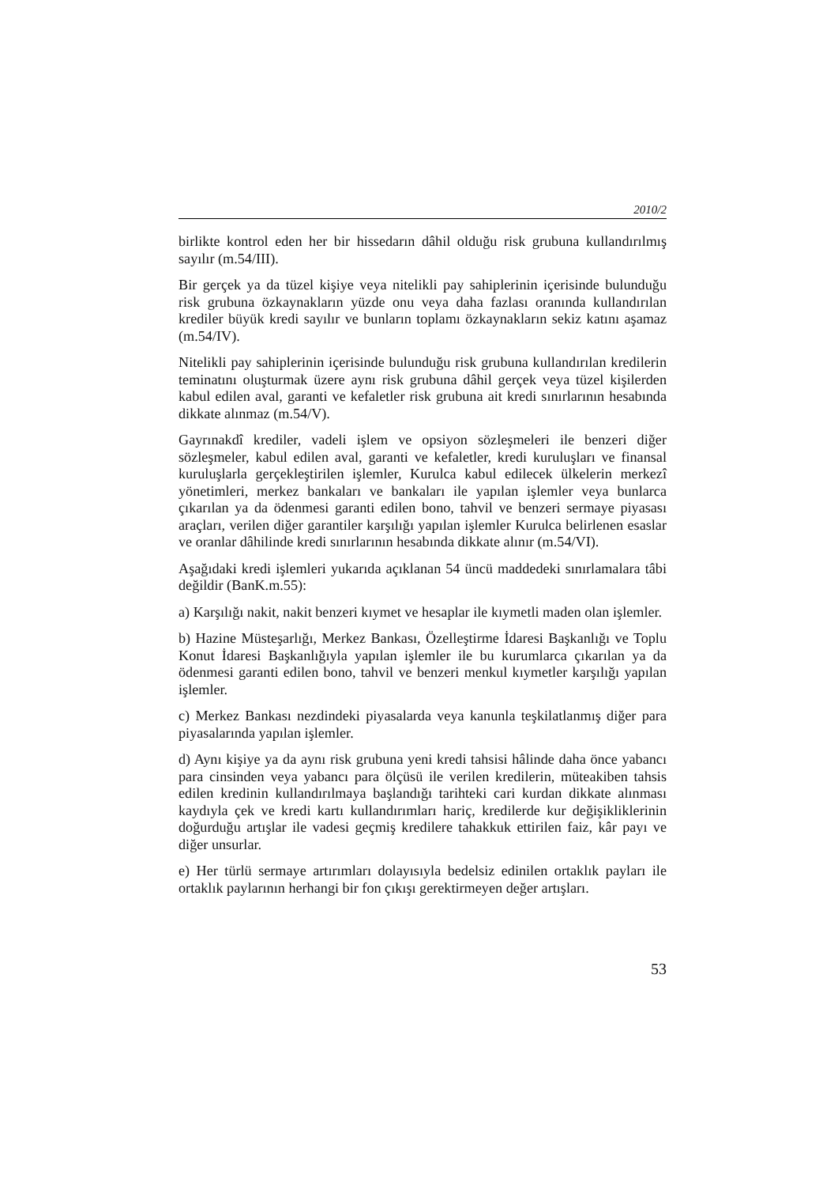2010/2
birlikte kontrol eden her bir hissedarın dâhil olduğu risk grubuna kullandırılmış sayılır (m.54/III).
Bir gerçek ya da tüzel kişiye veya nitelikli pay sahiplerinin içerisinde bulunduğu risk grubuna özkaynakların yüzde onu veya daha fazlası oranında kullandırılan krediler büyük kredi sayılır ve bunların toplamı özkaynakların sekiz katını aşamaz (m.54/IV).
Nitelikli pay sahiplerinin içerisinde bulunduğu risk grubuna kullandırılan kredilerin teminatını oluşturmak üzere aynı risk grubuna dâhil gerçek veya tüzel kişilerden kabul edilen aval, garanti ve kefaletler risk grubuna ait kredi sınırlarının hesabında dikkate alınmaz (m.54/V).
Gayrınakdî krediler, vadeli işlem ve opsiyon sözleşmeleri ile benzeri diğer sözleşmeler, kabul edilen aval, garanti ve kefaletler, kredi kuruluşları ve finansal kuruluşlarla gerçekleştirilen işlemler, Kurulca kabul edilecek ülkelerin merkezî yönetimleri, merkez bankaları ve bankaları ile yapılan işlemler veya bunlarca çıkarılan ya da ödenmesi garanti edilen bono, tahvil ve benzeri sermaye piyasası araçları, verilen diğer garantiler karşılığı yapılan işlemler Kurulca belirlenen esaslar ve oranlar dâhilinde kredi sınırlarının hesabında dikkate alınır (m.54/VI).
Aşağıdaki kredi işlemleri yukarıda açıklanan 54 üncü maddedeki sınırlamalara tâbi değildir (BanK.m.55):
a) Karşılığı nakit, nakit benzeri kıymet ve hesaplar ile kıymetli maden olan işlemler.
b) Hazine Müsteşarlığı, Merkez Bankası, Özelleştirme İdaresi Başkanlığı ve Toplu Konut İdaresi Başkanlığıyla yapılan işlemler ile bu kurumlarca çıkarılan ya da ödenmesi garanti edilen bono, tahvil ve benzeri menkul kıymetler karşılığı yapılan işlemler.
c) Merkez Bankası nezdindeki piyasalarda veya kanunla teşkilatlanmış diğer para piyasalarında yapılan işlemler.
d) Aynı kişiye ya da aynı risk grubuna yeni kredi tahsisi hâlinde daha önce yabancı para cinsinden veya yabancı para ölçüsü ile verilen kredilerin, müteakiben tahsis edilen kredinin kullandırılmaya başlandığı tarihteki cari kurdan dikkate alınması kaydıyla çek ve kredi kartı kullandırımları hariç, kredilerde kur değişikliklerinin doğurduğu artışlar ile vadesi geçmiş kredilere tahakkuk ettirilen faiz, kâr payı ve diğer unsurlar.
e) Her türlü sermaye artırımları dolayısıyla bedelsiz edinilen ortaklık payları ile ortaklık paylarının herhangi bir fon çıkışı gerektirmeyen değer artışları.
53